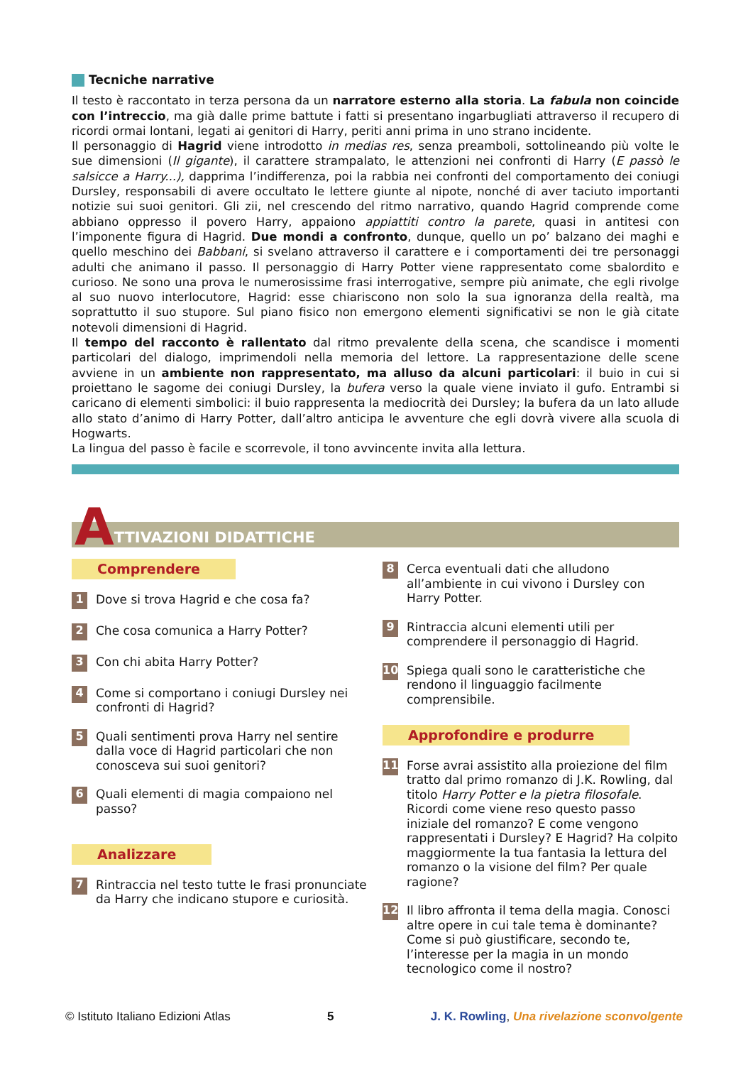Tecniche narrative
Il testo è raccontato in terza persona da un narratore esterno alla storia. La fabula non coincide con l’intreccio, ma già dalle prime battute i fatti si presentano ingarbugliati attraverso il recupero di ricordi ormai lontani, legati ai genitori di Harry, periti anni prima in uno strano incidente.
Il personaggio di Hagrid viene introdotto in medias res, senza preamboli, sottolineando più volte le sue dimensioni (Il gigante), il carattere strampalato, le attenzioni nei confronti di Harry (E passò le salsicce a Harry...), dapprima l’indifferenza, poi la rabbia nei confronti del comportamento dei coniugi Dursley, responsabili di avere occultato le lettere giunte al nipote, nonché di aver taciuto importanti notizie sui suoi genitori. Gli zii, nel crescendo del ritmo narrativo, quando Hagrid comprende come abbiano oppresso il povero Harry, appaiono appiattiti contro la parete, quasi in antitesi con l’imponente figura di Hagrid. Due mondi a confronto, dunque, quello un po’ balzano dei maghi e quello meschino dei Babbani, si svelano attraverso il carattere e i comportamenti dei tre personaggi adulti che animano il passo. Il personaggio di Harry Potter viene rappresentato come sbalordito e curioso. Ne sono una prova le numerosissime frasi interrogative, sempre più animate, che egli rivolge al suo nuovo interlocutore, Hagrid: esse chiariscono non solo la sua ignoranza della realtà, ma soprattutto il suo stupore. Sul piano fisico non emergono elementi significativi se non le già citate notevoli dimensioni di Hagrid.
Il tempo del racconto è rallentato dal ritmo prevalente della scena, che scandisce i momenti particolari del dialogo, imprimendoli nella memoria del lettore. La rappresentazione delle scene avviene in un ambiente non rappresentato, ma alluso da alcuni particolari: il buio in cui si proiettano le sagome dei coniugi Dursley, la bufera verso la quale viene inviato il gufo. Entrambi si caricano di elementi simbolici: il buio rappresenta la mediocrità dei Dursley; la bufera da un lato allude allo stato d’animo di Harry Potter, dall’altro anticipa le avventure che egli dovrà vivere alla scuola di Hogwarts.
La lingua del passo è facile e scorrevole, il tono avvincente invita alla lettura.
A TTIVAZIONI DIDATTICHE
Comprendere
1 Dove si trova Hagrid e che cosa fa?
2 Che cosa comunica a Harry Potter?
3 Con chi abita Harry Potter?
4 Come si comportano i coniugi Dursley nei confronti di Hagrid?
5 Quali sentimenti prova Harry nel sentire dalla voce di Hagrid particolari che non conosceva sui suoi genitori?
6 Quali elementi di magia compaiono nel passo?
Analizzare
7 Rintraccia nel testo tutte le frasi pronunciate da Harry che indicano stupore e curiosità.
8 Cerca eventuali dati che alludono all’ambiente in cui vivono i Dursley con Harry Potter.
9 Rintraccia alcuni elementi utili per comprendere il personaggio di Hagrid.
10 Spiega quali sono le caratteristiche che rendono il linguaggio facilmente comprensibile.
Approfondire e produrre
11 Forse avrai assistito alla proiezione del film tratto dal primo romanzo di J.K. Rowling, dal titolo Harry Potter e la pietra filosofale. Ricordi come viene reso questo passo iniziale del romanzo? E come vengono rappresentati i Dursley? E Hagrid? Ha colpito maggiormente la tua fantasia la lettura del romanzo o la visione del film? Per quale ragione?
12 Il libro affronta il tema della magia. Conosci altre opere in cui tale tema è dominante? Come si può giustificare, secondo te, l’interesse per la magia in un mondo tecnologico come il nostro?
© Istituto Italiano Edizioni Atlas 5 J. K. Rowling, Una rivelazione sconvolgente